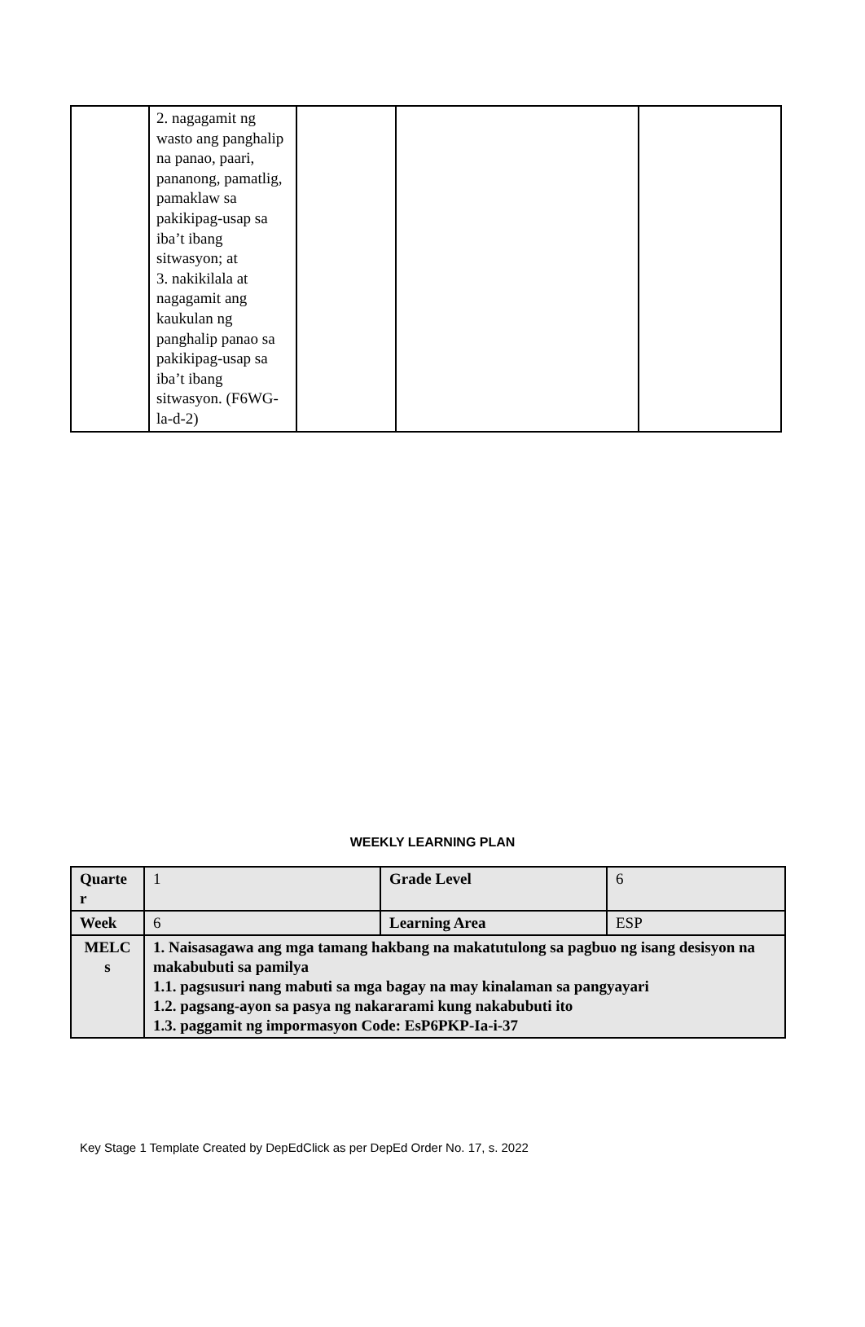| | 2. nagagamit ng wasto ang panghalip na panao, paari, pananong, pamatlig, pamaklaw sa pakikipag-usap sa iba’t ibang sitwasyon; at 3. nakikilala at nagagamit ang kaukulan ng panghalip panao sa pakikipag-usap sa iba’t ibang sitwasyon. (F6WG-la-d-2) | | | |
WEEKLY LEARNING PLAN
| Quarte r | 1 | Grade Level | 6 |
| Week | 6 | Learning Area | ESP |
| MELC s | 1. Naisasagawa ang mga tamang hakbang na makatutulong sa pagbuo ng isang desisyon na makabubuti sa pamilya 1.1. pagsusuri nang mabuti sa mga bagay na may kinalaman sa pangyayari 1.2. pagsang-ayon sa pasya ng nakararami kung nakabubuti ito 1.3. paggamit ng impormasyon Code: EsP6PKP-Ia-i-37 | | |
Key Stage 1 Template Created by DepEdClick as per DepEd Order No. 17, s. 2022